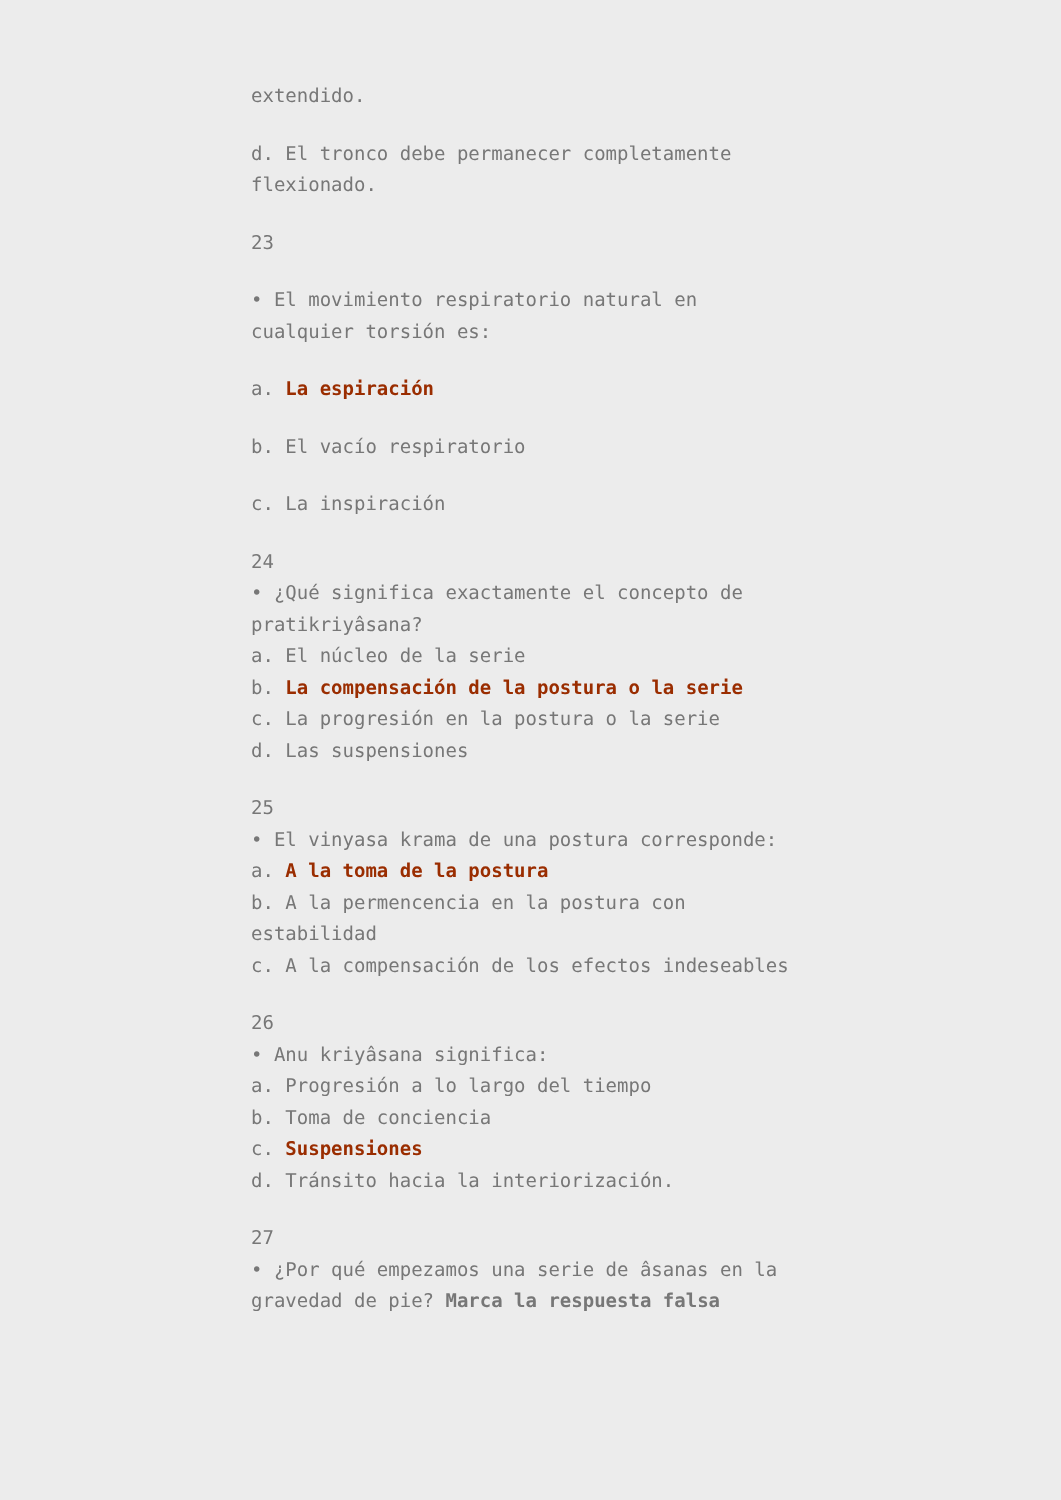extendido.
d. El tronco debe permanecer completamente flexionado.
23
• El movimiento respiratorio natural en cualquier torsión es:
a. La espiración
b. El vacío respiratorio
c. La inspiración
24
• ¿Qué significa exactamente el concepto de pratikriyâsana?
a. El núcleo de la serie
b. La compensación de la postura o la serie
c. La progresión en la postura o la serie
d. Las suspensiones
25
• El vinyasa krama de una postura corresponde:
a. A la toma de la postura
b. A la permencencia en la postura con estabilidad
c. A la compensación de los efectos indeseables
26
• Anu kriyâsana significa:
a. Progresión a lo largo del tiempo
b. Toma de conciencia
c. Suspensiones
d. Tránsito hacia la interiorización.
27
• ¿Por qué empezamos una serie de âsanas en la gravedad de pie? Marca la respuesta falsa